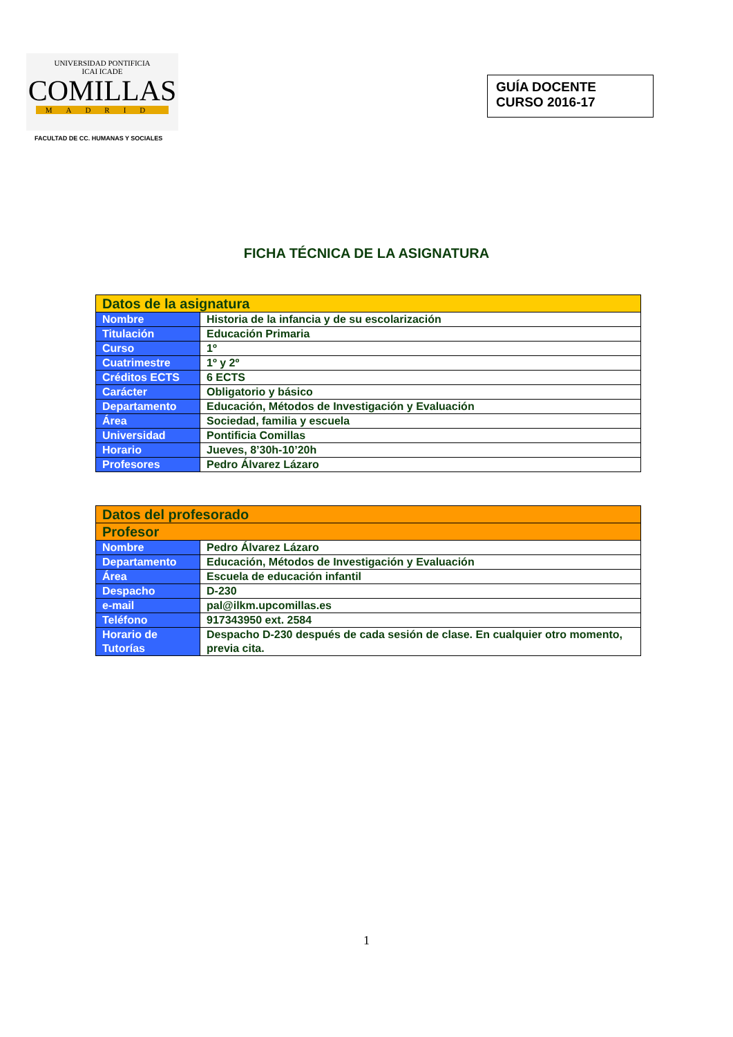UNIVERSIDAD PONTIFICIA
ICAI ICADE
COMILLAS
MADRID
FACULTAD DE CC. HUMANAS Y SOCIALES
GUÍA DOCENTE
CURSO 2016-17
FICHA TÉCNICA DE LA ASIGNATURA
| Datos de la asignatura | |
| Nombre | Historia de la infancia y de su escolarización |
| Titulación | Educación Primaria |
| Curso | 1º |
| Cuatrimestre | 1º y 2º |
| Créditos ECTS | 6 ECTS |
| Carácter | Obligatorio y básico |
| Departamento | Educación, Métodos de Investigación y Evaluación |
| Área | Sociedad, familia y escuela |
| Universidad | Pontificia Comillas |
| Horario | Jueves, 8’30h-10’20h |
| Profesores | Pedro Álvarez Lázaro |
| Datos del profesorado | |
| Profesor | |
| Nombre | Pedro Álvarez Lázaro |
| Departamento | Educación, Métodos de Investigación y Evaluación |
| Área | Escuela de educación infantil |
| Despacho | D-230 |
| e-mail | pal@ilkm.upcomillas.es |
| Teléfono | 917343950 ext. 2584 |
| Horario de Tutorías | Despacho D-230 después de cada sesión de clase. En cualquier otro momento, previa cita. |
1